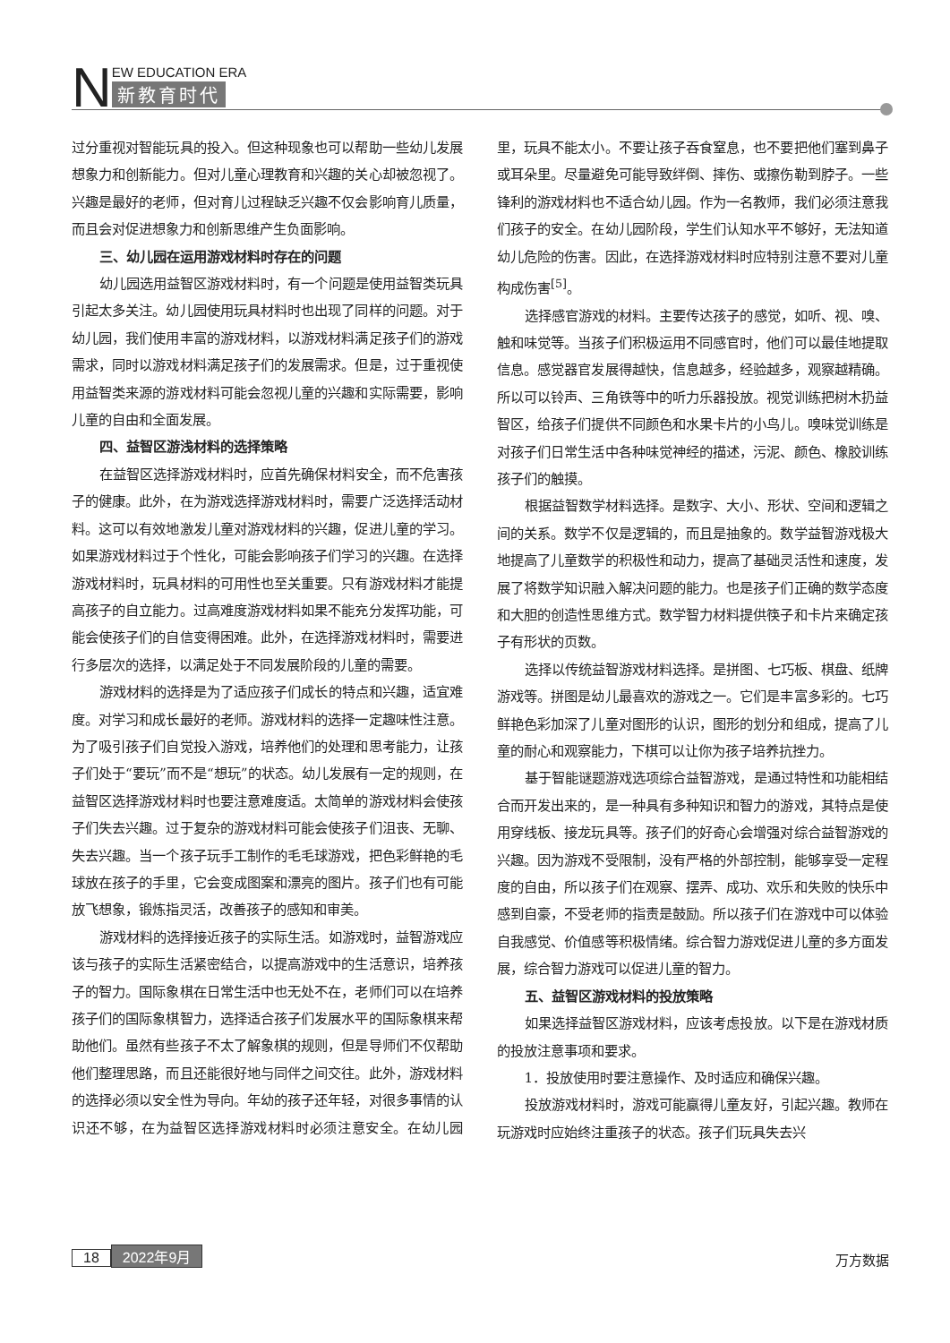N
EW EDUCATION ERA
新教育时代
过分重视对智能玩具的投入。但这种现象也可以帮助一些幼儿发展想象力和创新能力。但对儿童心理教育和兴趣的关心却被忽视了。兴趣是最好的老师，但对育儿过程缺乏兴趣不仅会影响育儿质量，而且会对促进想象力和创新思维产生负面影响。
三、幼儿园在运用游戏材料时存在的问题
幼儿园选用益智区游戏材料时，有一个问题是使用益智类玩具引起太多关注。幼儿园使用玩具材料时也出现了同样的问题。对于幼儿园，我们使用丰富的游戏材料，以游戏材料满足孩子们的游戏需求，同时以游戏材料满足孩子们的发展需求。但是，过于重视使用益智类来源的游戏材料可能会忽视儿童的兴趣和实际需要，影响儿童的自由和全面发展。
四、益智区游浅材料的选择策略
在益智区选择游戏材料时，应首先确保材料安全，而不危害孩子的健康。此外，在为游戏选择游戏材料时，需要广泛选择活动材料。这可以有效地激发儿童对游戏材料的兴趣，促进儿童的学习。如果游戏材料过于个性化，可能会影响孩子们学习的兴趣。在选择游戏材料时，玩具材料的可用性也至关重要。只有游戏材料才能提高孩子的自立能力。过高难度游戏材料如果不能充分发挥功能，可能会使孩子们的自信变得困难。此外，在选择游戏材料时，需要进行多层次的选择，以满足处于不同发展阶段的儿童的需要。
游戏材料的选择是为了适应孩子们成长的特点和兴趣，适宜难度。对学习和成长最好的老师。游戏材料的选择一定趣味性注意。为了吸引孩子们自觉投入游戏，培养他们的处理和思考能力，让孩子们处于“要玩”而不是“想玩”的状态。幼儿发展有一定的规则，在益智区选择游戏材料时也要注意难度适。太简单的游戏材料会使孩子们失去兴趣。过于复杂的游戏材料可能会使孩子们沮丧、无聊、失去兴趣。当一个孩子玩手工制作的毛毛球游戏，把色彩鲜艳的毛球放在孩子的手里，它会变成图案和漂亮的图片。孩子们也有可能放飞想象，锻炼指灵活，改善孩子的感知和审美。
游戏材料的选择接近孩子的实际生活。如游戏时，益智游戏应该与孩子的实际生活紧密结合，以提高游戏中的生活意识，培养孩子的智力。国际象棋在日常生活中也无处不在，老师们可以在培养孩子们的国际象棋智力，选择适合孩子们发展水平的国际象棋来帮助他们。虽然有些孩子不太了解象棋的规则，但是导师们不仅帮助他们整理思路，而且还能很好地与同伴之间交往。此外，游戏材料的选择必须以安全性为导向。年幼的孩子还年轻，对很多事情的认识还不够，在为益智区选择游戏材料时必须注意安全。在幼儿园里，玩具不能太小。不要让孩子吞食窒息，也不要把他们塞到鼻子或耳朵里。尽量避免可能导致绊倒、摔伤、或擦伤勒到脖子。一些锋利的游戏材料也不适合幼儿园。作为一名教师，我们必须注意我们孩子的安全。在幼儿园阶段，学生们认知水平不够好，无法知道幼儿危险的伤害。因此，在选择游戏材料时应特别注意不要对儿童构成伤害<sup>[5]</sup>。
选择感官游戏的材料。主要传达孩子的感觉，如听、视、嗅、触和味觉等。当孩子们积极运用不同感官时，他们可以最佳地提取信息。感觉器官发展得越快，信息越多，经验越多，观察越精确。所以可以铃声、三角铁等中的听力乐器投放。视觉训练把树木扔益智区，给孩子们提供不同颜色和水果卡片的小鸟儿。嗅味觉训练是对孩子们日常生活中各种味觉神经的描述，污泥、颜色、橡胶训练孩子们的触摸。
根据益智数学材料选择。是数字、大小、形状、空间和逻辑之间的关系。数学不仅是逻辑的，而且是抽象的。数学益智游戏极大地提高了儿童数学的积极性和动力，提高了基础灵活性和速度，发展了将数学知识融入解决问题的能力。也是孩子们正确的数学态度和大胆的创造性思维方式。数学智力材料提供筷子和卡片来确定孩子有形状的页数。
选择以传统益智游戏材料选择。是拼图、七巧板、棋盘、纸牌游戏等。拼图是幼儿最喜欢的游戏之一。它们是丰富多彩的。七巧鲜艳色彩加深了儿童对图形的认识，图形的划分和组成，提高了儿童的耐心和观察能力，下棋可以让你为孩子培养抗挫力。
基于智能谜题游戏选项综合益智游戏，是通过特性和功能相结合而开发出来的，是一种具有多种知识和智力的游戏，其特点是使用穿线板、接龙玩具等。孩子们的好奇心会增强对综合益智游戏的兴趣。因为游戏不受限制，没有严格的外部控制，能够享受一定程度的自由，所以孩子们在观察、摆弄、成功、欢乐和失败的快乐中感到自豪，不受老师的指责是鼓励。所以孩子们在游戏中可以体验自我感觉、价值感等积极情绪。综合智力游戏促进儿童的多方面发展，综合智力游戏可以促进儿童的智力。
五、益智区游戏材料的投放策略
如果选择益智区游戏材料，应该考虑投放。以下是在游戏材质的投放注意事项和要求。
1．投放使用时要注意操作、及时适应和确保兴趣。
投放游戏材料时，游戏可能赢得儿童友好，引起兴趣。教师在玩游戏时应始终注重孩子的状态。孩子们玩具失去兴
18 2022年9月 万方数据